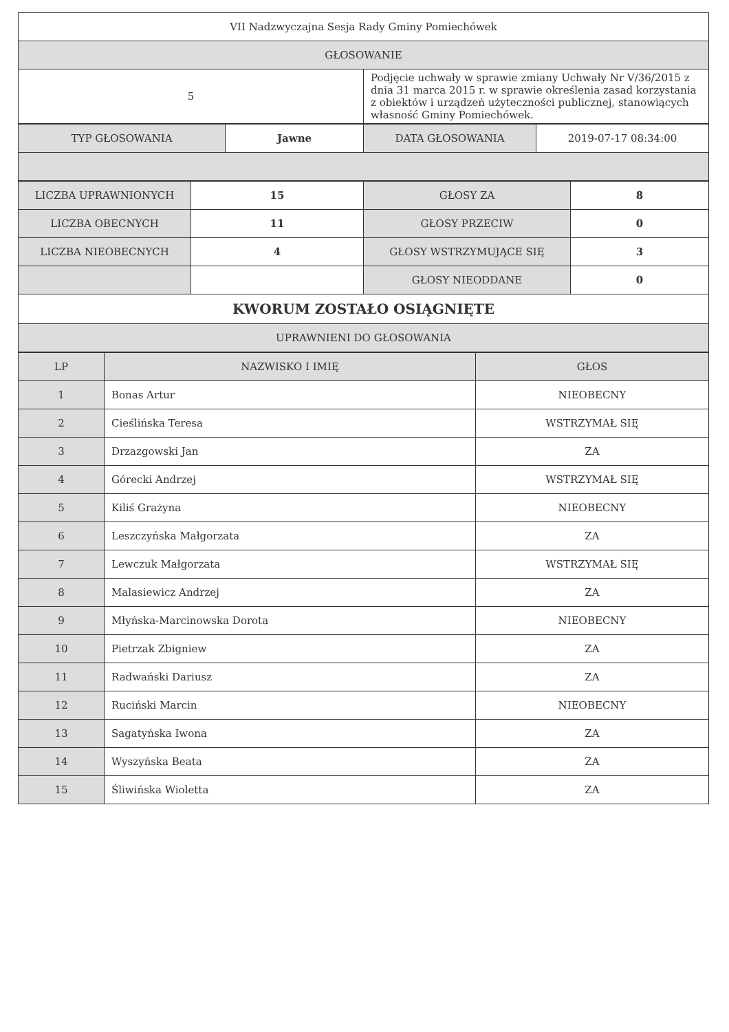| VII Nadzwyczajna Sesja Rady Gminy Pomiechówek | |
| GŁOSOWANIE | |
| 5 | Podjęcie uchwały w sprawie zmiany Uchwały Nr V/36/2015 z dnia 31 marca 2015 r. w sprawie określenia zasad korzystania z obiektów i urządzeń użyteczności publicznej, stanowiących własność Gminy Pomiechówek. |
| TYP GŁOSOWANIA | Jawne | DATA GŁOSOWANIA | 2019-07-17 08:34:00 |
| LICZBA UPRAWNIONYCH | 15 | GŁOSY ZA | 8 |
| LICZBA OBECNYCH | 11 | GŁOSY PRZECIW | 0 |
| LICZBA NIEOBECNYCH | 4 | GŁOSY WSTRZYMUJĄCE SIĘ | 3 |
| | | GŁOSY NIEODDANE | 0 |
| KWORUM ZOSTAŁO OSIĄGNIĘTE | | | |
| UPRAWNIENI DO GŁOSOWANIA | | | |
| LP | NAZWISKO I IMIĘ | GŁOS |
| --- | --- | --- |
| 1 | Bonas Artur | NIEOBECNY |
| 2 | Cieślińska Teresa | WSTRZYMAŁ SIĘ |
| 3 | Drzazgowski Jan | ZA |
| 4 | Górecki Andrzej | WSTRZYMAŁ SIĘ |
| 5 | Kiliś Grażyna | NIEOBECNY |
| 6 | Leszczyńska Małgorzata | ZA |
| 7 | Lewczuk Małgorzata | WSTRZYMAŁ SIĘ |
| 8 | Malasiewicz Andrzej | ZA |
| 9 | Młyńska-Marcinowska Dorota | NIEOBECNY |
| 10 | Pietrzak Zbigniew | ZA |
| 11 | Radwański Dariusz | ZA |
| 12 | Ruciński Marcin | NIEOBECNY |
| 13 | Sagatyńska Iwona | ZA |
| 14 | Wyszyńska Beata | ZA |
| 15 | Śliwińska Wioletta | ZA |